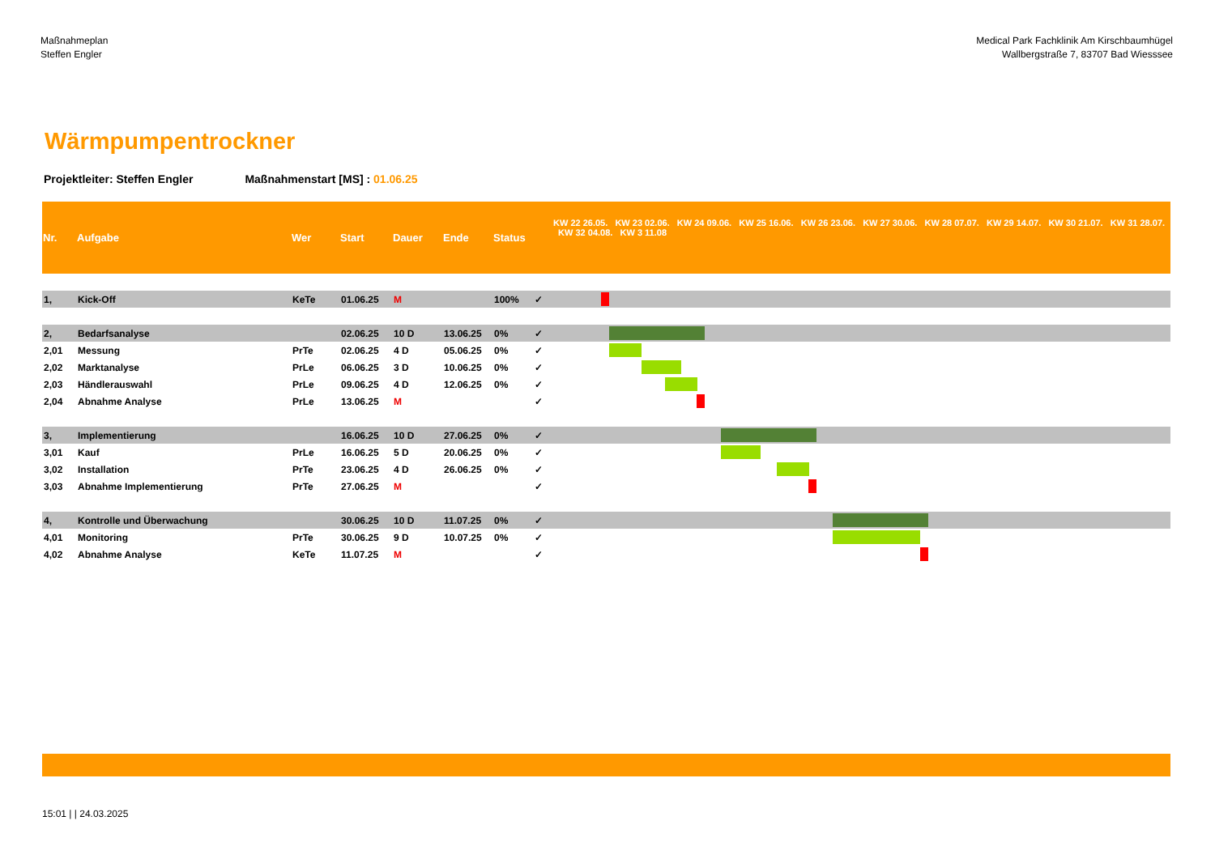Maßnahmeplan
Steffen Engler
Medical Park Fachklinik Am Kirschbaumhügel
Wallbergstraße 7, 83707 Bad Wiesssee
Wärmpumpentrockner
Projektleiter: Steffen Engler Maßnahmenstart [MS] : 01.06.25
| Nr. | Aufgabe | Wer | Start | Dauer | Ende | Status | | KW 22 26.05. KW 23 02.06. KW 24 09.06. KW 25 16.06. KW 26 23.06. KW 27 30.06. KW 28 07.07. KW 29 14.07. KW 30 21.07. KW 31 28.07. KW 32 04.08. KW 3 11.08 |
| --- | --- | --- | --- | --- | --- | --- | --- | --- |
| 1, | Kick-Off | KeTe | 01.06.25 | M | | 100% | ✓ | |
| 2, | Bedarfsanalyse | | 02.06.25 | 10 D | 13.06.25 | 0% | ✓ | |
| 2,01 | Messung | PrTe | 02.06.25 | 4 D | 05.06.25 | 0% | ✓ | |
| 2,02 | Marktanalyse | PrLe | 06.06.25 | 3 D | 10.06.25 | 0% | ✓ | |
| 2,03 | Händlerauswahl | PrLe | 09.06.25 | 4 D | 12.06.25 | 0% | ✓ | |
| 2,04 | Abnahme Analyse | PrLe | 13.06.25 | M | | | ✓ | |
| 3, | Implementierung | | 16.06.25 | 10 D | 27.06.25 | 0% | ✓ | |
| 3,01 | Kauf | PrLe | 16.06.25 | 5 D | 20.06.25 | 0% | ✓ | |
| 3,02 | Installation | PrTe | 23.06.25 | 4 D | 26.06.25 | 0% | ✓ | |
| 3,03 | Abnahme Implementierung | PrTe | 27.06.25 | M | | | ✓ | |
| 4, | Kontrolle und Überwachung | | 30.06.25 | 10 D | 11.07.25 | 0% | ✓ | |
| 4,01 | Monitoring | PrTe | 30.06.25 | 9 D | 10.07.25 | 0% | ✓ | |
| 4,02 | Abnahme Analyse | KeTe | 11.07.25 | M | | | ✓ | |
15:01 | | 24.03.2025